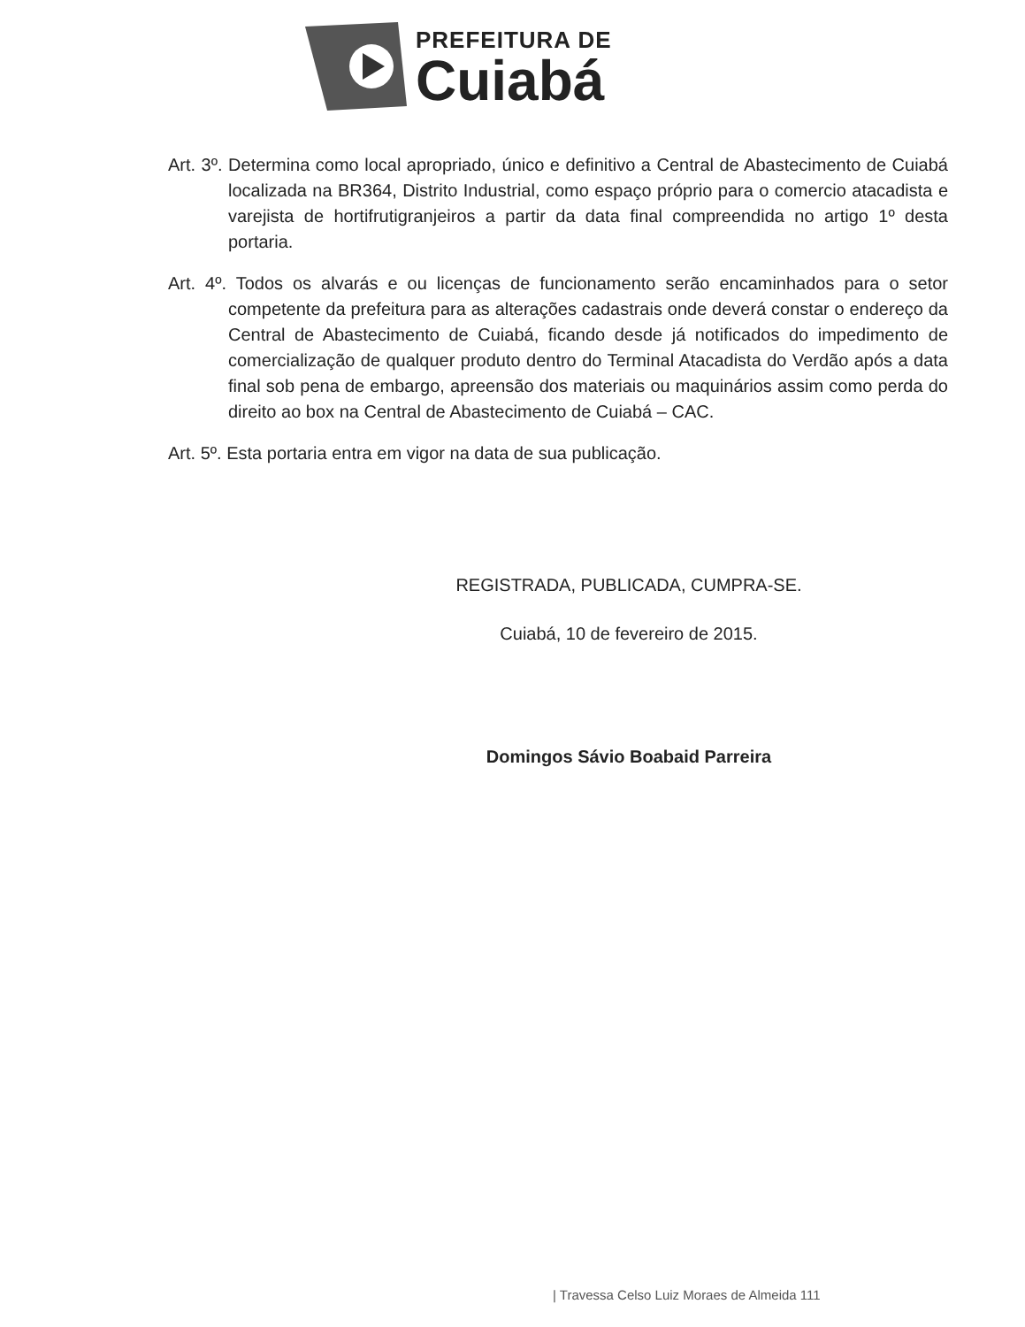PREFEITURA DE
Cuiabá
Art. 3º. Determina como local apropriado, único e definitivo a Central de Abastecimento de Cuiabá localizada na BR364, Distrito Industrial, como espaço próprio para o comercio atacadista e varejista de hortifrutigranjeiros a partir da data final compreendida no artigo 1º desta portaria.
Art. 4º. Todos os alvarás e ou licenças de funcionamento serão encaminhados para o setor competente da prefeitura para as alterações cadastrais onde deverá constar o endereço da Central de Abastecimento de Cuiabá, ficando desde já notificados do impedimento de comercialização de qualquer produto dentro do Terminal Atacadista do Verdão após a data final sob pena de embargo, apreensão dos materiais ou maquinários assim como perda do direito ao box na Central de Abastecimento de Cuiabá – CAC.
Art. 5º. Esta portaria entra em vigor na data de sua publicação.
REGISTRADA, PUBLICADA, CUMPRA-SE.
Cuiabá, 10 de fevereiro de 2015.
Domingos Sávio Boabaid Parreira
| Travessa Celso Luiz Moraes de Almeida 111